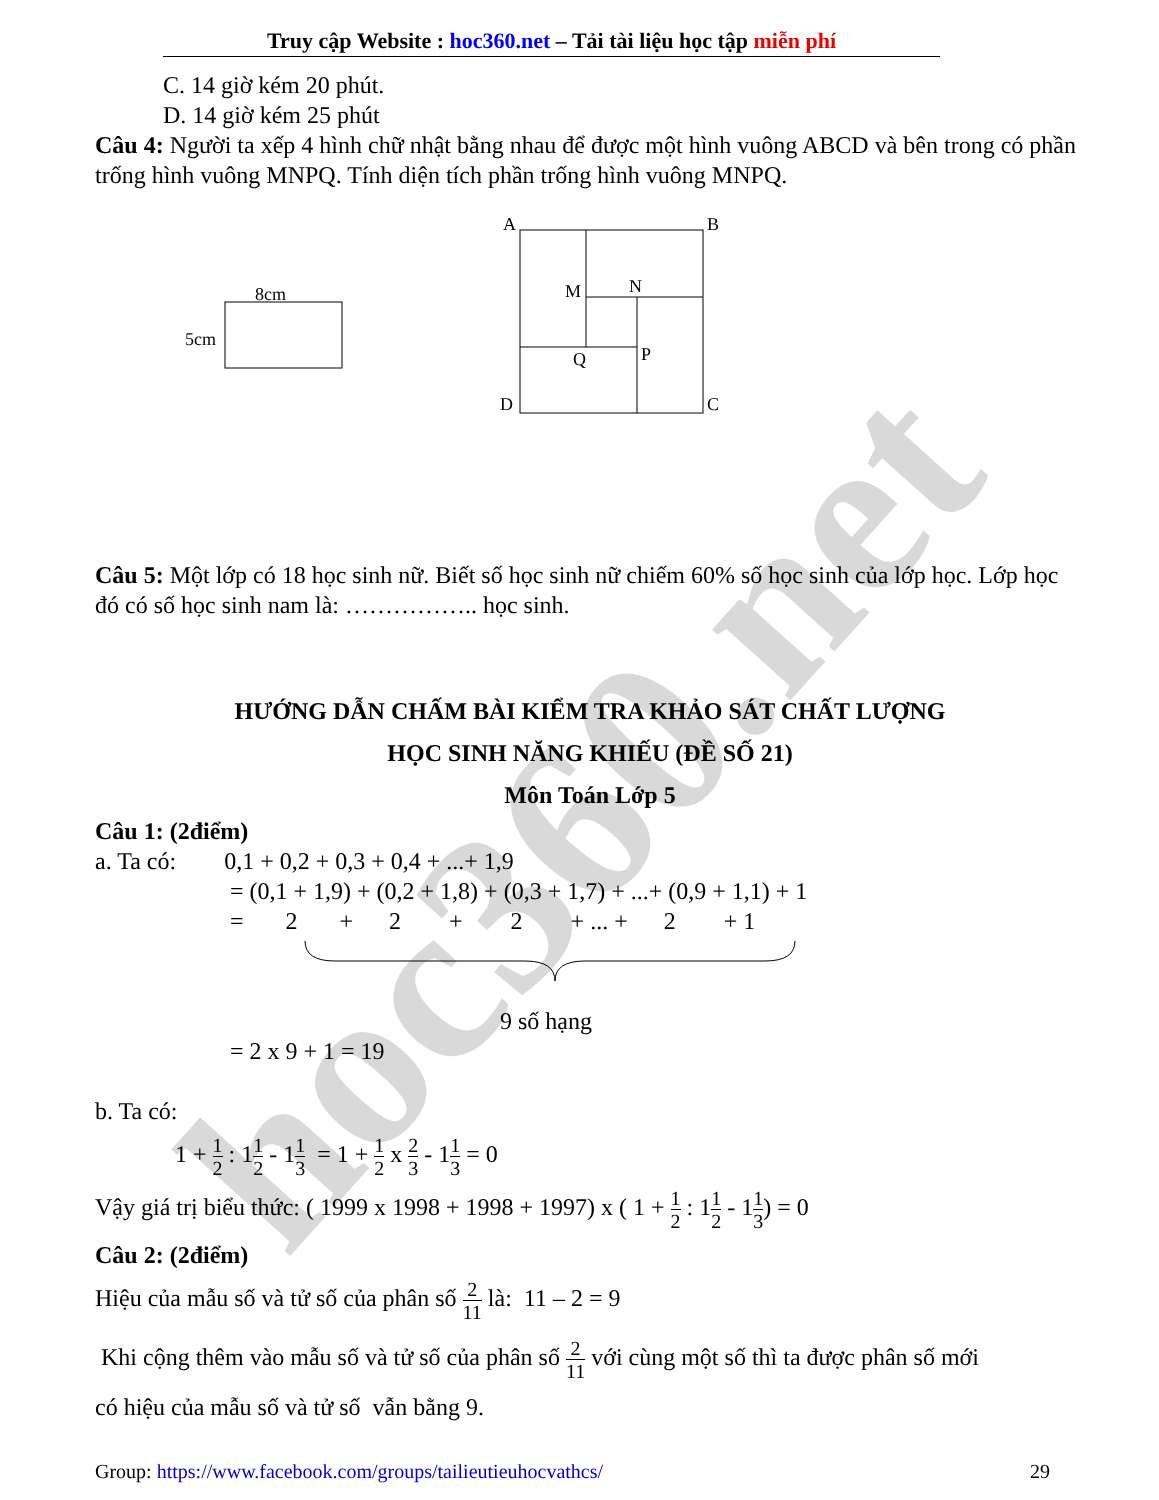hoc360.net
Truy cập Website : hoc360.net – Tải tài liệu học tập miễn phí
C. 14 giờ kém 20 phút.
D. 14 giờ kém 25 phút
Câu 4: Người ta xếp 4 hình chữ nhật bằng nhau để được một hình vuông ABCD và bên trong có phần trống hình vuông MNPQ. Tính diện tích phần trống hình vuông MNPQ.
8cm
5cm
A
B
M
N
Q
P
D
C
Câu 5: Một lớp có 18 học sinh nữ. Biết số học sinh nữ chiếm 60% số học sinh của lớp học. Lớp học đó có số học sinh nam là: …………….. học sinh.
HƯỚNG DẪN CHẤM BÀI KIỂM TRA KHẢO SÁT CHẤT LƯỢNG
HỌC SINH NĂNG KHIẾU (ĐỀ SỐ 21)
Môn Toán Lớp 5
Câu 1: (2điểm)
a. Ta có: 0,1 + 0,2 + 0,3 + 0,4 + ...+ 1,9
= (0,1 + 1,9) + (0,2 + 1,8) + (0,3 + 1,7) + ...+ (0,9 + 1,1) + 1
= 2 + 2 + 2 + ... + 2 + 1
9 số hạng
= 2 x 9 + 1 = 19
b. Ta có:
1 + 1 2 : 11 2 - 11 3 = 1 + 1 2 x 2 3 - 11 3 = 0
Vậy giá trị biểu thức: ( 1999 x 1998 + 1998 + 1997) x ( 1 + 1 2 : 11 2 - 11 3) = 0
Câu 2: (2điểm)
Hiệu của mẫu số và tử số của phân số 2 11 là: 11 – 2 = 9
Khi cộng thêm vào mẫu số và tử số của phân số 2 11 với cùng một số thì ta được phân số mới
có hiệu của mẫu số và tử số vẫn bằng 9.
Group: https://www.facebook.com/groups/tailieutieuhocvathcs/ 29